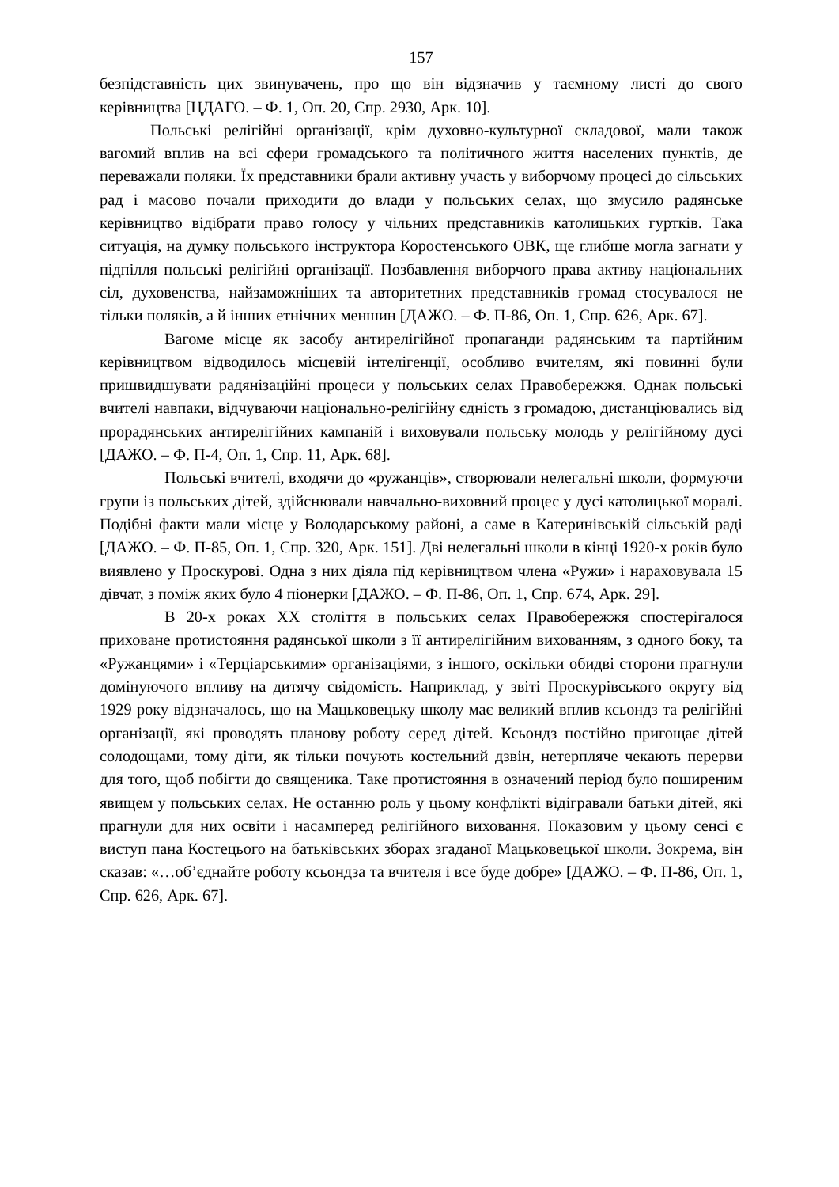157
безпідставність цих звинувачень, про що він відзначив у таємному листі до свого керівництва [ЦДАГО. – Ф. 1, Оп. 20, Спр. 2930, Арк. 10].
Польські релігійні організації, крім духовно-культурної складової, мали також вагомий вплив на всі сфери громадського та політичного життя населених пунктів, де переважали поляки. Їх представники брали активну участь у виборчому процесі до сільських рад і масово почали приходити до влади у польських селах, що змусило радянське керівництво відібрати право голосу у чільних представників католицьких гуртків. Така ситуація, на думку польського інструктора Коростенського ОВК, ще глибше могла загнати у підпілля польські релігійні організації. Позбавлення виборчого права активу національних сіл, духовенства, найзаможніших та авторитетних представників громад стосувалося не тільки поляків, а й інших етнічних меншин [ДАЖО. – Ф. П-86, Оп. 1, Спр. 626, Арк. 67].
Вагоме місце як засобу антирелігійної пропаганди радянським та партійним керівництвом відводилось місцевій інтелігенції, особливо вчителям, які повинні були пришвидшувати радянізаційні процеси у польських селах Правобережжя. Однак польські вчителі навпаки, відчуваючи національно-релігійну єдність з громадою, дистанціювались від прорадянських антирелігійних кампаній і виховували польську молодь у релігійному дусі [ДАЖО. – Ф. П-4, Оп. 1, Спр. 11, Арк. 68].
Польські вчителі, входячи до «ружанців», створювали нелегальні школи, формуючи групи із польських дітей, здійснювали навчально-виховний процес у дусі католицької моралі. Подібні факти мали місце у Володарському районі, а саме в Катеринівській сільській раді [ДАЖО. – Ф. П-85, Оп. 1, Спр. 320, Арк. 151]. Дві нелегальні школи в кінці 1920-х років було виявлено у Проскурові. Одна з них діяла під керівництвом члена «Ружи» і нараховувала 15 дівчат, з поміж яких було 4 піонерки [ДАЖО. – Ф. П-86, Оп. 1, Спр. 674, Арк. 29].
В 20-х роках ХХ століття в польських селах Правобережжя спостерігалося приховане протистояння радянської школи з її антирелігійним вихованням, з одного боку, та «Ружанцями» і «Терціарськими» організаціями, з іншого, оскільки обидві сторони прагнули домінуючого впливу на дитячу свідомість. Наприклад, у звіті Проскурівського округу від 1929 року відзначалось, що на Мацьковецьку школу має великий вплив ксьондз та релігійні організації, які проводять планову роботу серед дітей. Ксьондз постійно пригощає дітей солодощами, тому діти, як тільки почують костельний дзвін, нетерпляче чекають перерви для того, щоб побігти до священика. Таке протистояння в означений період було поширеним явищем у польських селах. Не останню роль у цьому конфлікті відігравали батьки дітей, які прагнули для них освіти і насамперед релігійного виховання. Показовим у цьому сенсі є виступ пана Костецього на батьківських зборах згаданої Мацьковецької школи. Зокрема, він сказав: «…об’єднайте роботу ксьондза та вчителя і все буде добре» [ДАЖО. – Ф. П-86, Оп. 1, Спр. 626, Арк. 67].